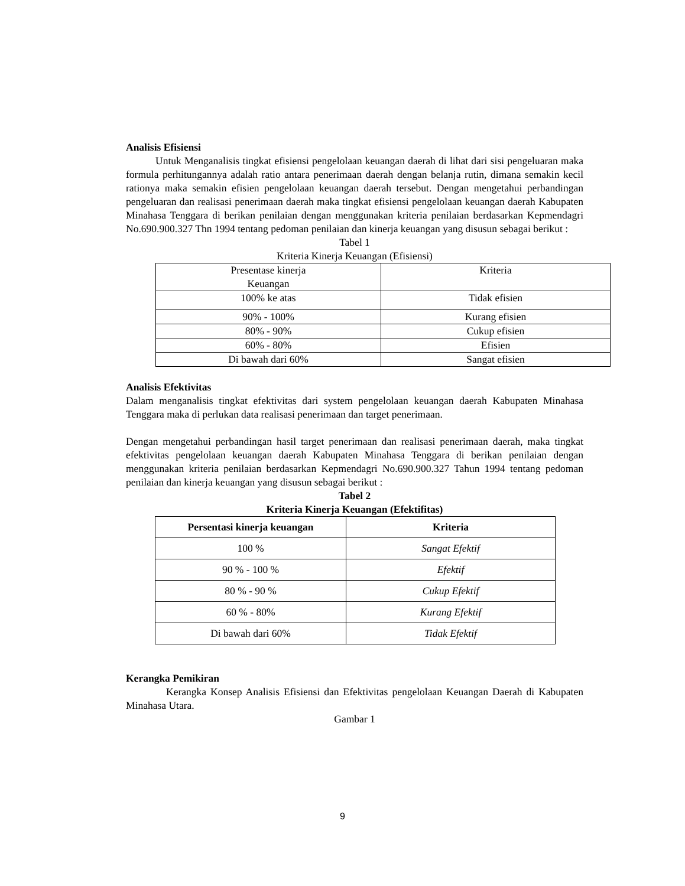Analisis Efisiensi
Untuk Menganalisis tingkat efisiensi pengelolaan keuangan daerah di lihat dari sisi pengeluaran maka formula perhitungannya adalah ratio antara penerimaan daerah dengan belanja rutin, dimana semakin kecil rationya maka semakin efisien pengelolaan keuangan daerah tersebut. Dengan mengetahui perbandingan pengeluaran dan realisasi penerimaan daerah maka tingkat efisiensi pengelolaan keuangan daerah Kabupaten Minahasa Tenggara di berikan penilaian dengan menggunakan kriteria penilaian berdasarkan Kepmendagri No.690.900.327 Thn 1994 tentang pedoman penilaian dan kinerja keuangan yang disusun sebagai berikut :
Tabel 1
Kriteria Kinerja Keuangan (Efisiensi)
| Presentase kinerja Keuangan | Kriteria |
| 100% ke atas | Tidak efisien |
| 90% - 100% | Kurang efisien |
| 80% - 90% | Cukup efisien |
| 60% - 80% | Efisien |
| Di bawah dari 60% | Sangat efisien |
Analisis Efektivitas
Dalam menganalisis tingkat efektivitas dari system pengelolaan keuangan daerah Kabupaten Minahasa Tenggara maka di perlukan data realisasi penerimaan dan target penerimaan.
Dengan mengetahui perbandingan hasil target penerimaan dan realisasi penerimaan daerah, maka tingkat efektivitas pengelolaan keuangan daerah Kabupaten Minahasa Tenggara di berikan penilaian dengan menggunakan kriteria penilaian berdasarkan Kepmendagri No.690.900.327 Tahun 1994 tentang pedoman penilaian dan kinerja keuangan yang disusun sebagai berikut :
Tabel 2
Kriteria Kinerja Keuangan (Efektifitas)
| Persentasi kinerja keuangan | Kriteria |
| --- | --- |
| 100 % | Sangat Efektif |
| 90 % - 100 % | Efektif |
| 80 % - 90 % | Cukup Efektif |
| 60 % - 80% | Kurang Efektif |
| Di bawah dari 60% | Tidak Efektif |
Kerangka Pemikiran
Kerangka Konsep Analisis Efisiensi dan Efektivitas pengelolaan Keuangan Daerah di Kabupaten Minahasa Utara.
Gambar 1
9